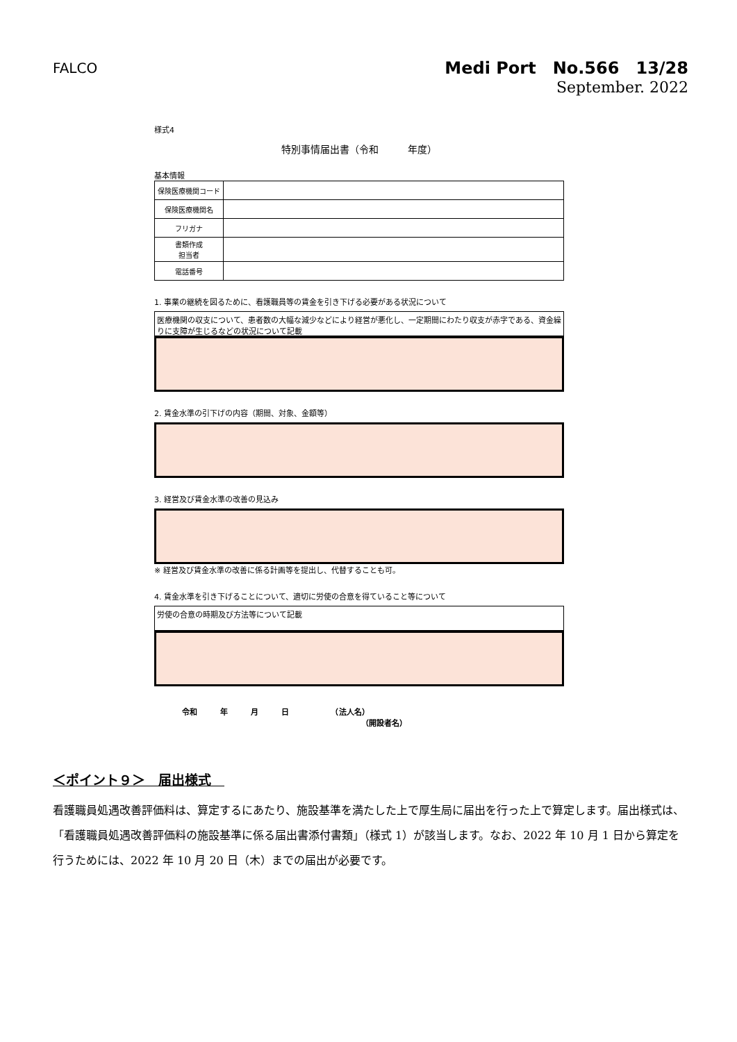FALCO
Medi Port　No.566　13/28
September. 2022
様式4
特別事情届出書（令和　　　年度）
基本情報
| 保険医療機関コード | |
| 保険医療機関名 | |
| フリガナ | |
| 書類作成 担当者 | |
| 電話番号 | |
1. 事業の継続を図るために、看護職員等の賃金を引き下げる必要がある状況について
医療機関の収支について、患者数の大幅な減少などにより経営が悪化し、一定期間にわたり収支が赤字である、資金繰りに支障が生じるなどの状況について記載
2. 賃金水準の引下げの内容（期間、対象、金額等）
3. 経営及び賃金水準の改善の見込み
※ 経営及び賃金水準の改善に係る計画等を提出し、代替することも可。
4. 賃金水準を引き下げることについて、適切に労使の合意を得ていること等について
労使の合意の時期及び方法等について記載
令和　　　年　　　月　　　日　　　　　　（法人名）
（開設者名）
＜ポイント９＞　届出様式　
看護職員処遇改善評価料は、算定するにあたり、施設基準を満たした上で厚生局に届出を行った上で算定します。届出様式は、「看護職員処遇改善評価料の施設基準に係る届出書添付書類」（様式 1）が該当します。なお、2022 年 10 月 1 日から算定を行うためには、2022 年 10 月 20 日（木）までの届出が必要です。